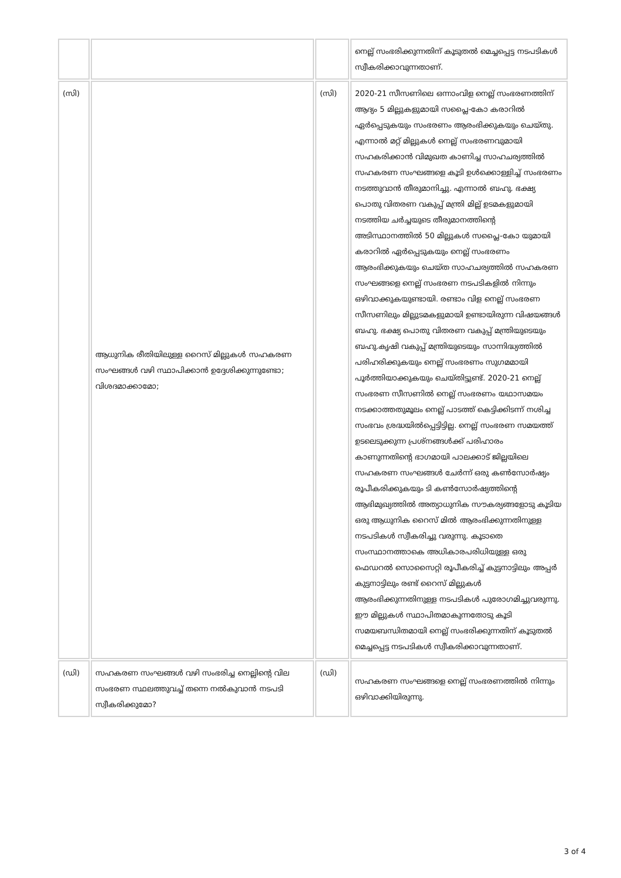| | | | നെല്ല് സംഭരിക്കുന്നതിന് കൂടുതൽ മെച്ചപ്പെട്ട നടപടികൾ സ്വീകരിക്കാവുന്നതാണ്. |
| (സി) | ആധുനിക രീതിയിലുള്ള റൈസ് മില്ലുകൾ സഹകരണ സംഘങ്ങൾ വഴി സ്ഥാപിക്കാൻ ഉദ്ദേശിക്കുന്നുണ്ടോ; വിശദമാക്കാമോ; | (സി) | 2020-21 സീസണിലെ ഒന്നാംവിള നെല്ല് സംഭരണത്തിന് ആദ്യം 5 മില്ലുകളുമായി സപ്ലൈ-കോ കരാറിൽ ഏർപ്പെടുകയും സംഭരണം ആരംഭിക്കുകയും ചെയ്തു. എന്നാൽ മറ്റ് മില്ലുകൾ നെല്ല് സംഭരണവുമായി സഹകരിക്കാൻ വിമുഖത കാണിച്ച സാഹചര്യത്തിൽ സഹകരണ സംഘങ്ങളെ കൂടി ഉൾക്കൊള്ളിച്ച് സംഭരണം നടത്തുവാൻ തീരുമാനിച്ചു. എന്നാൽ ബഹു. ഭക്ഷ്യ പൊതു വിതരണ വകുപ്പ് മന്ത്രി മില്ല് ഉടമകളുമായി നടത്തിയ ചർച്ചയുടെ തീരുമാനത്തിന്റെ അടിസ്ഥാനത്തിൽ 50 മില്ലുകൾ സപ്ലൈ-കോ യുമായി കരാറിൽ ഏർപ്പെടുകയും നെല്ല് സംഭരണം ആരംഭിക്കുകയും ചെയ്ത സാഹചര്യത്തിൽ സഹകരണ സംഘങ്ങളെ നെല്ല് സംഭരണ നടപടികളിൽ നിന്നും ഒഴിവാക്കുകയുണ്ടായി. രണ്ടാം വിള നെല്ല് സംഭരണ സീസണിലും മില്ലുടമകളുമായി ഉണ്ടായിരുന്ന വിഷയങ്ങൾ ബഹു. ഭക്ഷ്യ പൊതു വിതരണ വകുപ്പ് മന്ത്രിയുടെയും ബഹു.കൃഷി വകുപ്പ് മന്ത്രിയുടെയും സാന്നിദ്ധ്യത്തിൽ പരിഹരിക്കുകയും നെല്ല് സംഭരണം സുഗമമായി പൂർത്തിയാക്കുകയും ചെയ്തിട്ടുണ്ട്. 2020-21 നെല്ല് സംഭരണ സീസണിൽ നെല്ല് സംഭരണം യഥാസമയം നടക്കാത്തതുമൂലം നെല്ല് പാടത്ത് കെട്ടിക്കിടന്ന് നശിച്ച സംഭവം ശ്രദ്ധയിൽപ്പെട്ടിട്ടില്ല. നെല്ല് സംഭരണ സമയത്ത് ഉടലെടുക്കുന്ന പ്രശ്നങ്ങൾക്ക് പരിഹാരം കാണുന്നതിന്റെ ഭാഗമായി പാലക്കാട് ജില്ലയിലെ സഹകരണ സംഘങ്ങൾ ചേർന്ന് ഒരു കൺസോർഷ്യം രൂപീകരിക്കുകയും ടി കൺസോർഷ്യത്തിന്റെ ആഭിമുഖ്യത്തിൽ അത്യാധുനിക സൗകര്യങ്ങളോടു കൂടിയ ഒരു ആധുനിക റൈസ് മിൽ ആരംഭിക്കുന്നതിനുള്ള നടപടികൾ സ്വീകരിച്ചു വരുന്നു. കൂടാതെ സംസ്ഥാനത്താകെ അധികാരപരിധിയുള്ള ഒരു ഫെഡറൽ സൊസൈറ്റി രൂപീകരിച്ച് കുട്ടനാട്ടിലും അപ്പർ കുട്ടനാട്ടിലും രണ്ട് റൈസ് മില്ലുകൾ ആരംഭിക്കുന്നതിനുള്ള നടപടികൾ പുരോഗമിച്ചുവരുന്നു. ഈ മില്ലുകൾ സ്ഥാപിതമാകുന്നതോടു കൂടി സമയബന്ധിതമായി നെല്ല് സംഭരിക്കുന്നതിന് കൂടുതൽ മെച്ചപ്പെട്ട നടപടികൾ സ്വീകരിക്കാവുന്നതാണ്. |
| (ഡി) | സഹകരണ സംഘങ്ങൾ വഴി സംഭരിച്ച നെല്ലിന്റെ വില സംഭരണ സ്ഥലത്തുവച്ച് തന്നെ നൽകുവാൻ നടപടി സ്വീകരിക്കുമോ? | (ഡി) | സഹകരണ സംഘങ്ങളെ നെല്ല് സംഭരണത്തിൽ നിന്നും ഒഴിവാക്കിയിരുന്നു. |
3 of 4